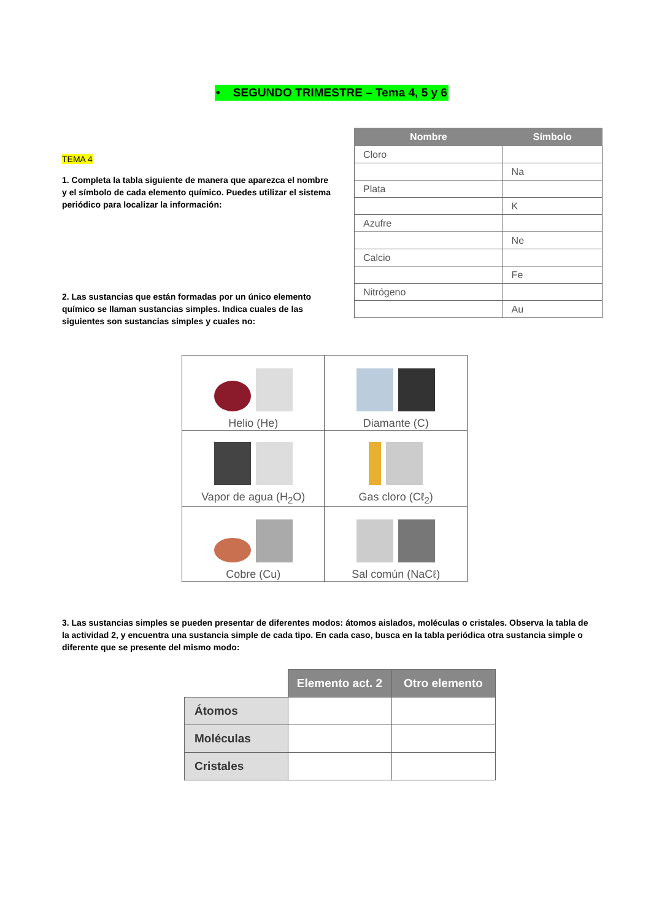• SEGUNDO TRIMESTRE – Tema 4, 5 y 6
TEMA 4
1. Completa la tabla siguiente de manera que aparezca el nombre y el símbolo de cada elemento químico. Puedes utilizar el sistema periódico para localizar la información:
2. Las sustancias que están formadas por un único elemento químico se llaman sustancias simples. Indica cuales de las siguientes son sustancias simples y cuales no:
| Nombre | Símbolo |
| --- | --- |
| Cloro | |
| | Na |
| Plata | |
| | K |
| Azufre | |
| | Ne |
| Calcio | |
| | Fe |
| Nitrógeno | |
| | Au |
| Helio (He) | Diamante (C) |
| Vapor de agua (H<sub>2</sub>O) | Gas cloro (Cℓ<sub>2</sub>) |
| Cobre (Cu) | Sal común (NaCℓ) |
3. Las sustancias simples se pueden presentar de diferentes modos: átomos aislados, moléculas o cristales. Observa la tabla de la actividad 2, y encuentra una sustancia simple de cada tipo. En cada caso, busca en la tabla periódica otra sustancia simple o diferente que se presente del mismo modo:
| | Elemento act. 2 | Otro elemento |
| Átomos | | |
| Moléculas | | |
| Cristales | | |